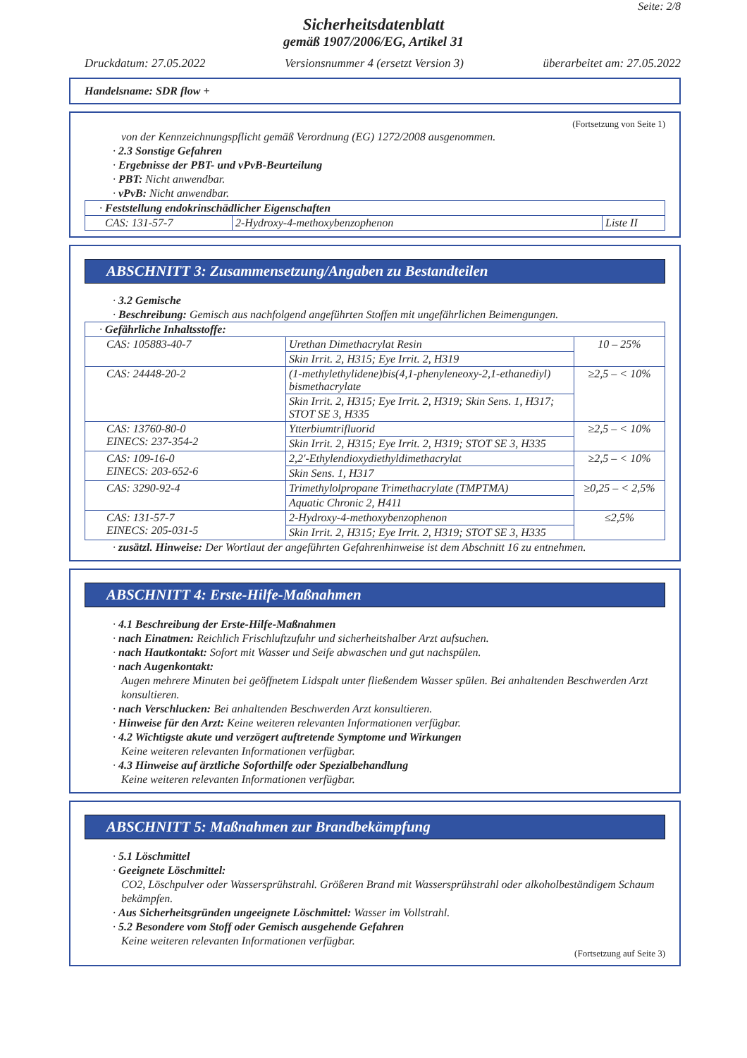Seite: 2/8
Sicherheitsdatenblatt
gemäß 1907/2006/EG, Artikel 31
Druckdatum: 27.05.2022 Versionsnummer 4 (ersetzt Version 3) überarbeitet am: 27.05.2022
Handelsname: SDR flow +
(Fortsetzung von Seite 1)
von der Kennzeichnungspflicht gemäß Verordnung (EG) 1272/2008 ausgenommen.
· 2.3 Sonstige Gefahren
· Ergebnisse der PBT- und vPvB-Beurteilung
· PBT: Nicht anwendbar.
· vPvB: Nicht anwendbar.
| · Feststellung endokrinschädlicher Eigenschaften | | |
| CAS: 131-57-7 | 2-Hydroxy-4-methoxybenzophenon | Liste II |
ABSCHNITT 3: Zusammensetzung/Angaben zu Bestandteilen
· 3.2 Gemische
· Beschreibung: Gemisch aus nachfolgend angeführten Stoffen mit ungefährlichen Beimengungen.
| · Gefährliche Inhaltsstoffe: | | |
| CAS: 105883-40-7 | Urethan Dimethacrylat Resin | 10 – 25% |
| | Skin Irrit. 2, H315; Eye Irrit. 2, H319 | |
| CAS: 24448-20-2 | (1-methylethylidene)bis(4,1-phenyleneoxy-2,1-ethanediyl) bismethacrylate | ≥2,5 – < 10% |
| | Skin Irrit. 2, H315; Eye Irrit. 2, H319; Skin Sens. 1, H317; STOT SE 3, H335 | |
| CAS: 13760-80-0 EINECS: 237-354-2 | Ytterbiumtrifluorid | ≥2,5 – < 10% |
| | Skin Irrit. 2, H315; Eye Irrit. 2, H319; STOT SE 3, H335 | |
| CAS: 109-16-0 EINECS: 203-652-6 | 2,2'-Ethylendioxydiethyldimethacrylat | ≥2,5 – < 10% |
| | Skin Sens. 1, H317 | |
| CAS: 3290-92-4 | Trimethylolpropane Trimethacrylate (TMPTMA) | ≥0,25 – < 2,5% |
| | Aquatic Chronic 2, H411 | |
| CAS: 131-57-7 EINECS: 205-031-5 | 2-Hydroxy-4-methoxybenzophenon | ≤2,5% |
| | Skin Irrit. 2, H315; Eye Irrit. 2, H319; STOT SE 3, H335 | |
· zusätzl. Hinweise: Der Wortlaut der angeführten Gefahrenhinweise ist dem Abschnitt 16 zu entnehmen.
ABSCHNITT 4: Erste-Hilfe-Maßnahmen
· 4.1 Beschreibung der Erste-Hilfe-Maßnahmen
· nach Einatmen: Reichlich Frischluftzufuhr und sicherheitshalber Arzt aufsuchen.
· nach Hautkontakt: Sofort mit Wasser und Seife abwaschen und gut nachspülen.
· nach Augenkontakt:
Augen mehrere Minuten bei geöffnetem Lidspalt unter fließendem Wasser spülen. Bei anhaltenden Beschwerden Arzt konsultieren.
· nach Verschlucken: Bei anhaltenden Beschwerden Arzt konsultieren.
· Hinweise für den Arzt: Keine weiteren relevanten Informationen verfügbar.
· 4.2 Wichtigste akute und verzögert auftretende Symptome und Wirkungen
Keine weiteren relevanten Informationen verfügbar.
· 4.3 Hinweise auf ärztliche Soforthilfe oder Spezialbehandlung
Keine weiteren relevanten Informationen verfügbar.
ABSCHNITT 5: Maßnahmen zur Brandbekämpfung
· 5.1 Löschmittel
· Geeignete Löschmittel:
CO2, Löschpulver oder Wassersprühstrahl. Größeren Brand mit Wassersprühstrahl oder alkoholbeständigem Schaum bekämpfen.
· Aus Sicherheitsgründen ungeeignete Löschmittel: Wasser im Vollstrahl.
· 5.2 Besondere vom Stoff oder Gemisch ausgehende Gefahren
Keine weiteren relevanten Informationen verfügbar.
(Fortsetzung auf Seite 3)